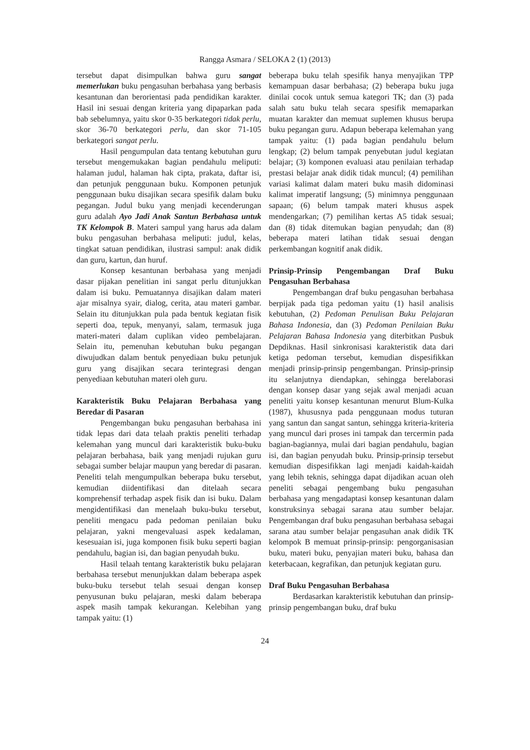Rangga Asmara / SELOKA 2 (1) (2013)
tersebut dapat disimpulkan bahwa guru sangat memerlukan buku pengasuhan berbahasa yang berbasis kesantunan dan berorientasi pada pendidikan karakter. Hasil ini sesuai dengan kriteria yang dipaparkan pada bab sebelumnya, yaitu skor 0-35 berkategori tidak perlu, skor 36-70 berkategori perlu, dan skor 71-105 berkategori sangat perlu.
Hasil pengumpulan data tentang kebutuhan guru tersebut mengemukakan bagian pendahulu meliputi: halaman judul, halaman hak cipta, prakata, daftar isi, dan petunjuk penggunaan buku. Komponen petunjuk penggunaan buku disajikan secara spesifik dalam buku pegangan. Judul buku yang menjadi kecenderungan guru adalah Ayo Jadi Anak Santun Berbahasa untuk TK Kelompok B. Materi sampul yang harus ada dalam buku pengasuhan berbahasa meliputi: judul, kelas, tingkat satuan pendidikan, ilustrasi sampul: anak didik dan guru, kartun, dan huruf.
Konsep kesantunan berbahasa yang menjadi dasar pijakan penelitian ini sangat perlu ditunjukkan dalam isi buku. Pemuatannya disajikan dalam materi ajar misalnya syair, dialog, cerita, atau materi gambar. Selain itu ditunjukkan pula pada bentuk kegiatan fisik seperti doa, tepuk, menyanyi, salam, termasuk juga materi-materi dalam cuplikan video pembelajaran. Selain itu, pemenuhan kebutuhan buku pegangan diwujudkan dalam bentuk penyediaan buku petunjuk guru yang disajikan secara terintegrasi dengan penyediaan kebutuhan materi oleh guru.
Karakteristik Buku Pelajaran Berbahasa yang Beredar di Pasaran
Pengembangan buku pengasuhan berbahasa ini tidak lepas dari data telaah praktis peneliti terhadap kelemahan yang muncul dari karakteristik buku-buku pelajaran berbahasa, baik yang menjadi rujukan guru sebagai sumber belajar maupun yang beredar di pasaran. Peneliti telah mengumpulkan beberapa buku tersebut, kemudian diidentifikasi dan ditelaah secara komprehensif terhadap aspek fisik dan isi buku. Dalam mengidentifikasi dan menelaah buku-buku tersebut, peneliti mengacu pada pedoman penilaian buku pelajaran, yakni mengevaluasi aspek kedalaman, kesesuaian isi, juga komponen fisik buku seperti bagian pendahulu, bagian isi, dan bagian penyudah buku.
Hasil telaah tentang karakteristik buku pelajaran berbahasa tersebut menunjukkan dalam beberapa aspek buku-buku tersebut telah sesuai dengan konsep penyusunan buku pelajaran, meski dalam beberapa aspek masih tampak kekurangan. Kelebihan yang tampak yaitu: (1)
beberapa buku telah spesifik hanya menyajikan TPP kemampuan dasar berbahasa; (2) beberapa buku juga dinilai cocok untuk semua kategori TK; dan (3) pada salah satu buku telah secara spesifik memaparkan muatan karakter dan memuat suplemen khusus berupa buku pegangan guru. Adapun beberapa kelemahan yang tampak yaitu: (1) pada bagian pendahulu belum lengkap; (2) belum tampak penyebutan judul kegiatan belajar; (3) komponen evaluasi atau penilaian terhadap prestasi belajar anak didik tidak muncul; (4) pemilihan variasi kalimat dalam materi buku masih didominasi kalimat imperatif langsung; (5) minimnya penggunaan sapaan; (6) belum tampak materi khusus aspek mendengarkan; (7) pemilihan kertas A5 tidak sesuai; dan (8) tidak ditemukan bagian penyudah; dan (8) beberapa materi latihan tidak sesuai dengan perkembangan kognitif anak didik.
Prinsip-Prinsip Pengembangan Draf Buku Pengasuhan Berbahasa
Pengembangan draf buku pengasuhan berbahasa berpijak pada tiga pedoman yaitu (1) hasil analisis kebutuhan, (2) Pedoman Penulisan Buku Pelajaran Bahasa Indonesia, dan (3) Pedoman Penilaian Buku Pelajaran Bahasa Indonesia yang diterbitkan Pusbuk Depdiknas. Hasil sinkronisasi karakteristik data dari ketiga pedoman tersebut, kemudian dispesifikkan menjadi prinsip-prinsip pengembangan. Prinsip-prinsip itu selanjutnya diendapkan, sehingga berelaborasi dengan konsep dasar yang sejak awal menjadi acuan peneliti yaitu konsep kesantunan menurut Blum-Kulka (1987), khususnya pada penggunaan modus tuturan yang santun dan sangat santun, sehingga kriteria-kriteria yang muncul dari proses ini tampak dan tercermin pada bagian-bagiannya, mulai dari bagian pendahulu, bagian isi, dan bagian penyudah buku. Prinsip-prinsip tersebut kemudian dispesifikkan lagi menjadi kaidah-kaidah yang lebih teknis, sehingga dapat dijadikan acuan oleh peneliti sebagai pengembang buku pengasuhan berbahasa yang mengadaptasi konsep kesantunan dalam konstruksinya sebagai sarana atau sumber belajar. Pengembangan draf buku pengasuhan berbahasa sebagai sarana atau sumber belajar pengasuhan anak didik TK kelompok B memuat prinsip-prinsip: pengorganisasian buku, materi buku, penyajian materi buku, bahasa dan keterbacaan, kegrafikan, dan petunjuk kegiatan guru.
Draf Buku Pengasuhan Berbahasa
Berdasarkan karakteristik kebutuhan dan prinsip-prinsip pengembangan buku, draf buku
24